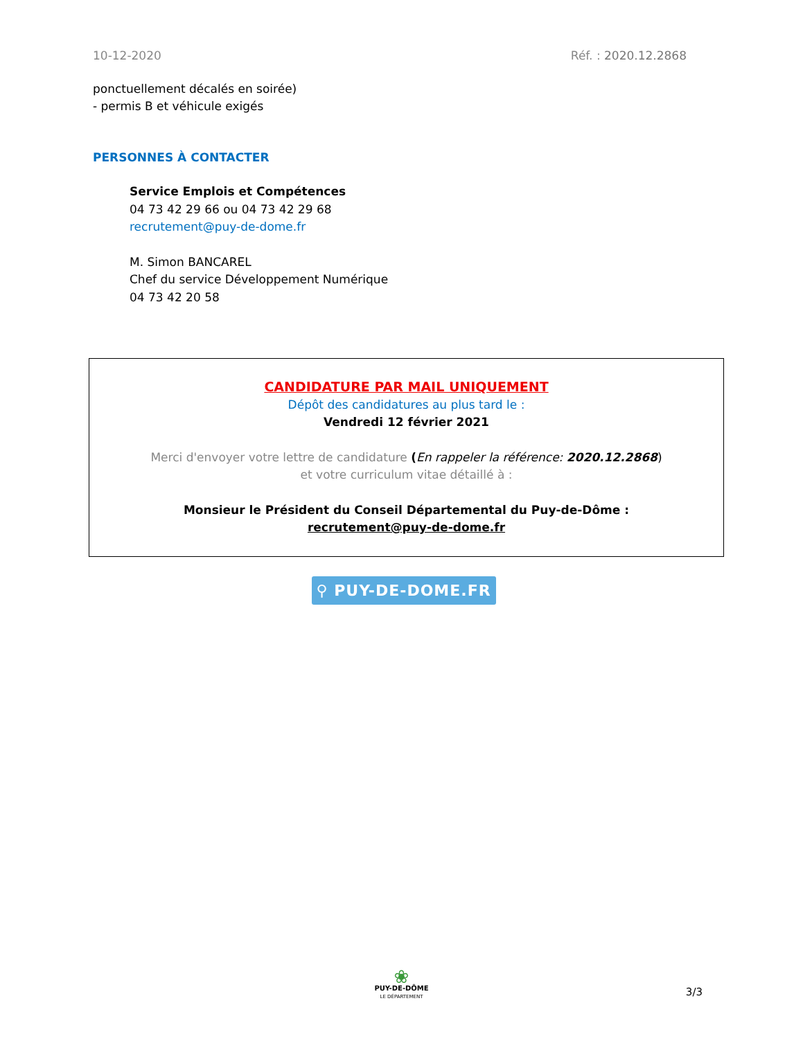10-12-2020 Réf. : 2020.12.2868
ponctuellement décalés en soirée)
- permis B et véhicule exigés
PERSONNES À CONTACTER
Service Emplois et Compétences
04 73 42 29 66 ou 04 73 42 29 68
recrutement@puy-de-dome.fr
M. Simon BANCAREL
Chef du service Développement Numérique
04 73 42 20 58
CANDIDATURE PAR MAIL UNIQUEMENT
Dépôt des candidatures au plus tard le :
Vendredi 12 février 2021
Merci d'envoyer votre lettre de candidature (En rappeler la référence: 2020.12.2868)
et votre curriculum vitae détaillé à :
Monsieur le Président du Conseil Départemental du Puy-de-Dôme :
recrutement@puy-de-dome.fr
⚲ PUY-DE-DOME.FR
❀
PUY-DE-DÔME
LE DÉPARTEMENT
3/3